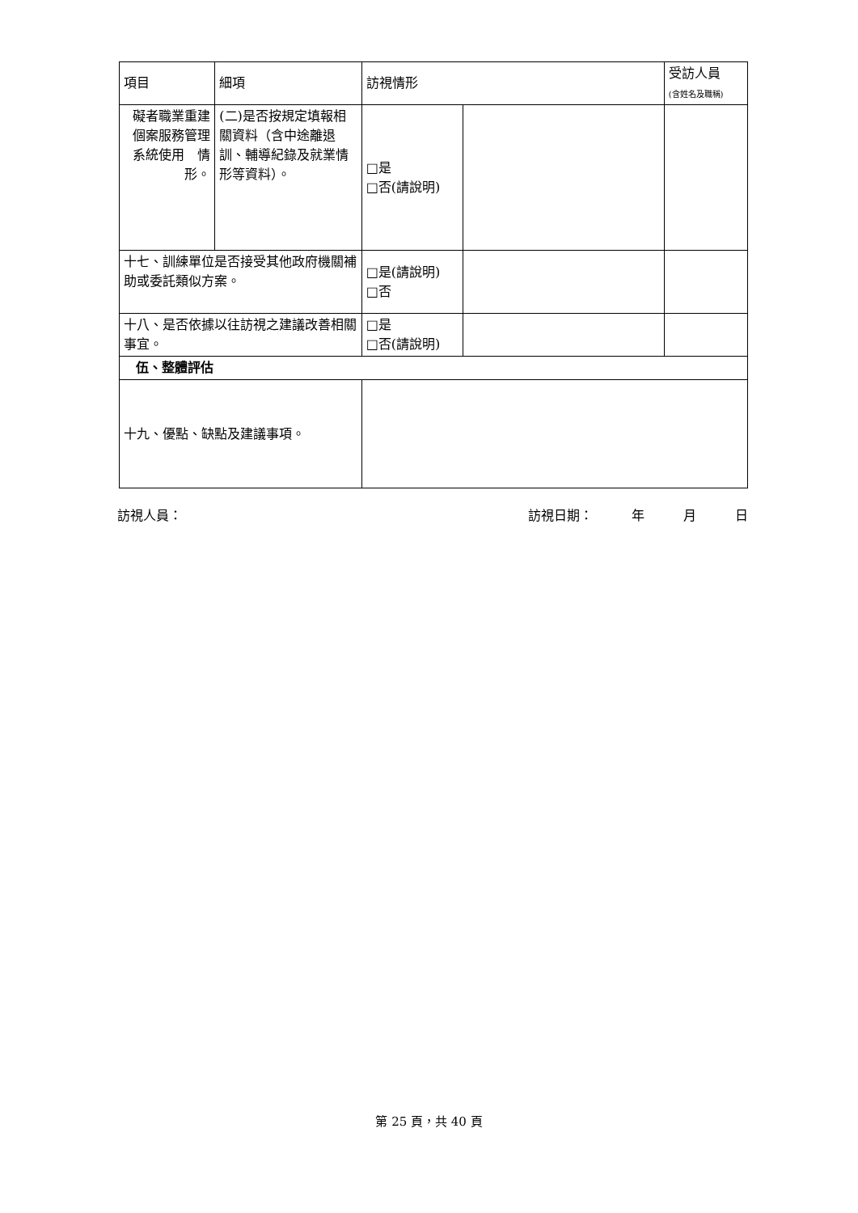| 項目 | 細項 | 訪視情形 | | 受訪人員 (含姓名及職稱) |
| 礙者職業重建個案服務管理系統使用 情形。 | (二)是否按規定填報相關資料（含中途離退訓、輔導紀錄及就業情形等資料）。 | □是 □否(請說明) | | |
| 十七、訓練單位是否接受其他政府機關補助或委託類似方案。 | | □是(請說明) □否 | | |
| 十八、是否依據以往訪視之建議改善相關事宜。 | | □是 □否(請說明) | | |
| 伍、整體評估 | | | | |
| 十九、優點、缺點及建議事項。 | | | | |
訪視人員： 訪視日期：　　　年　　　月　　　日
第 25 頁，共 40 頁